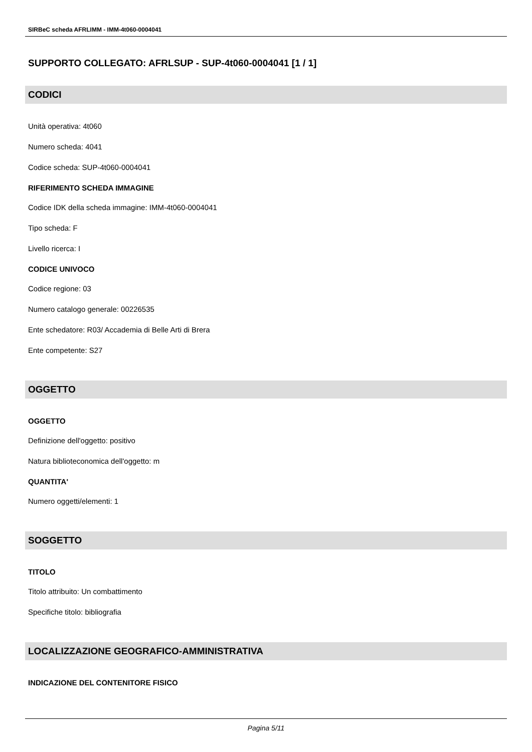SIRBeC scheda AFRLIMM - IMM-4t060-0004041
SUPPORTO COLLEGATO: AFRLSUP - SUP-4t060-0004041 [1 / 1]
CODICI
Unità operativa: 4t060
Numero scheda: 4041
Codice scheda: SUP-4t060-0004041
RIFERIMENTO SCHEDA IMMAGINE
Codice IDK della scheda immagine: IMM-4t060-0004041
Tipo scheda: F
Livello ricerca: I
CODICE UNIVOCO
Codice regione: 03
Numero catalogo generale: 00226535
Ente schedatore: R03/ Accademia di Belle Arti di Brera
Ente competente: S27
OGGETTO
OGGETTO
Definizione dell'oggetto: positivo
Natura biblioteconomica dell'oggetto: m
QUANTITA'
Numero oggetti/elementi: 1
SOGGETTO
TITOLO
Titolo attribuito: Un combattimento
Specifiche titolo: bibliografia
LOCALIZZAZIONE GEOGRAFICO-AMMINISTRATIVA
INDICAZIONE DEL CONTENITORE FISICO
Pagina 5/11